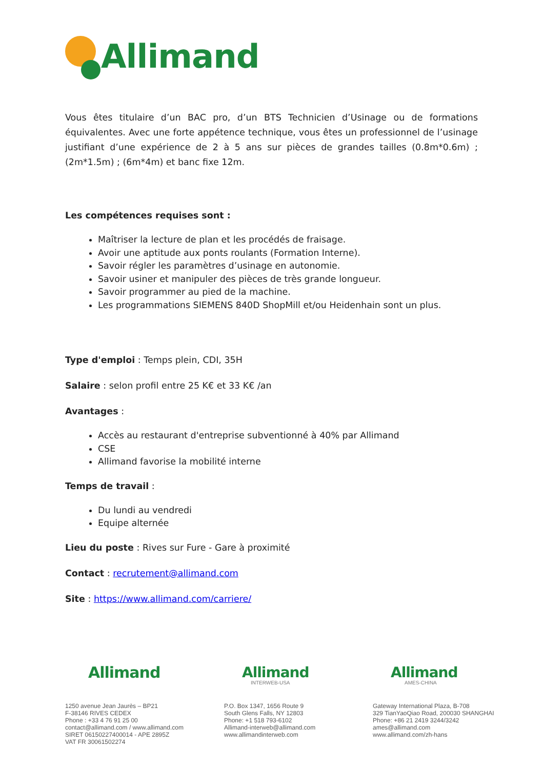Allimand
Vous êtes titulaire d’un BAC pro, d’un BTS Technicien d’Usinage ou de formations équivalentes. Avec une forte appétence technique, vous êtes un professionnel de l’usinage justifiant d’une expérience de 2 à 5 ans sur pièces de grandes tailles (0.8m*0.6m) ; (2m*1.5m) ; (6m*4m) et banc fixe 12m.
Les compétences requises sont :
Maîtriser la lecture de plan et les procédés de fraisage.
Avoir une aptitude aux ponts roulants (Formation Interne).
Savoir régler les paramètres d’usinage en autonomie.
Savoir usiner et manipuler des pièces de très grande longueur.
Savoir programmer au pied de la machine.
Les programmations SIEMENS 840D ShopMill et/ou Heidenhain sont un plus.
Type d'emploi : Temps plein, CDI, 35H
Salaire : selon profil entre 25 K€ et 33 K€ /an
Avantages :
Accès au restaurant d'entreprise subventionné à 40% par Allimand
CSE
Allimand favorise la mobilité interne
Temps de travail :
Du lundi au vendredi
Equipe alternée
Lieu du poste : Rives sur Fure - Gare à proximité
Contact : recrutement@allimand.com
Site : https://www.allimand.com/carriere/
Allimand
1250 avenue Jean Jaurès – BP21
F-38146 RIVES CEDEX
Phone : +33 4 76 91 25 00
contact@allimand.com / www.allimand.com
SIRET 06150227400014 - APE 2895Z
VAT FR 30061502274
Allimand
INTERWEB-USA
P.O. Box 1347, 1656 Route 9
South Glens Falls, NY 12803
Phone: +1 518 793-6102
Allimand-interweb@allimand.com
www.allimandinterweb.com
Allimand
AMES-CHINA
Gateway International Plaza, B-708
329 TianYaoQiao Road, 200030 SHANGHAI
Phone: +86 21 2419 3244/3242
ames@allimand.com
www.allimand.com/zh-hans